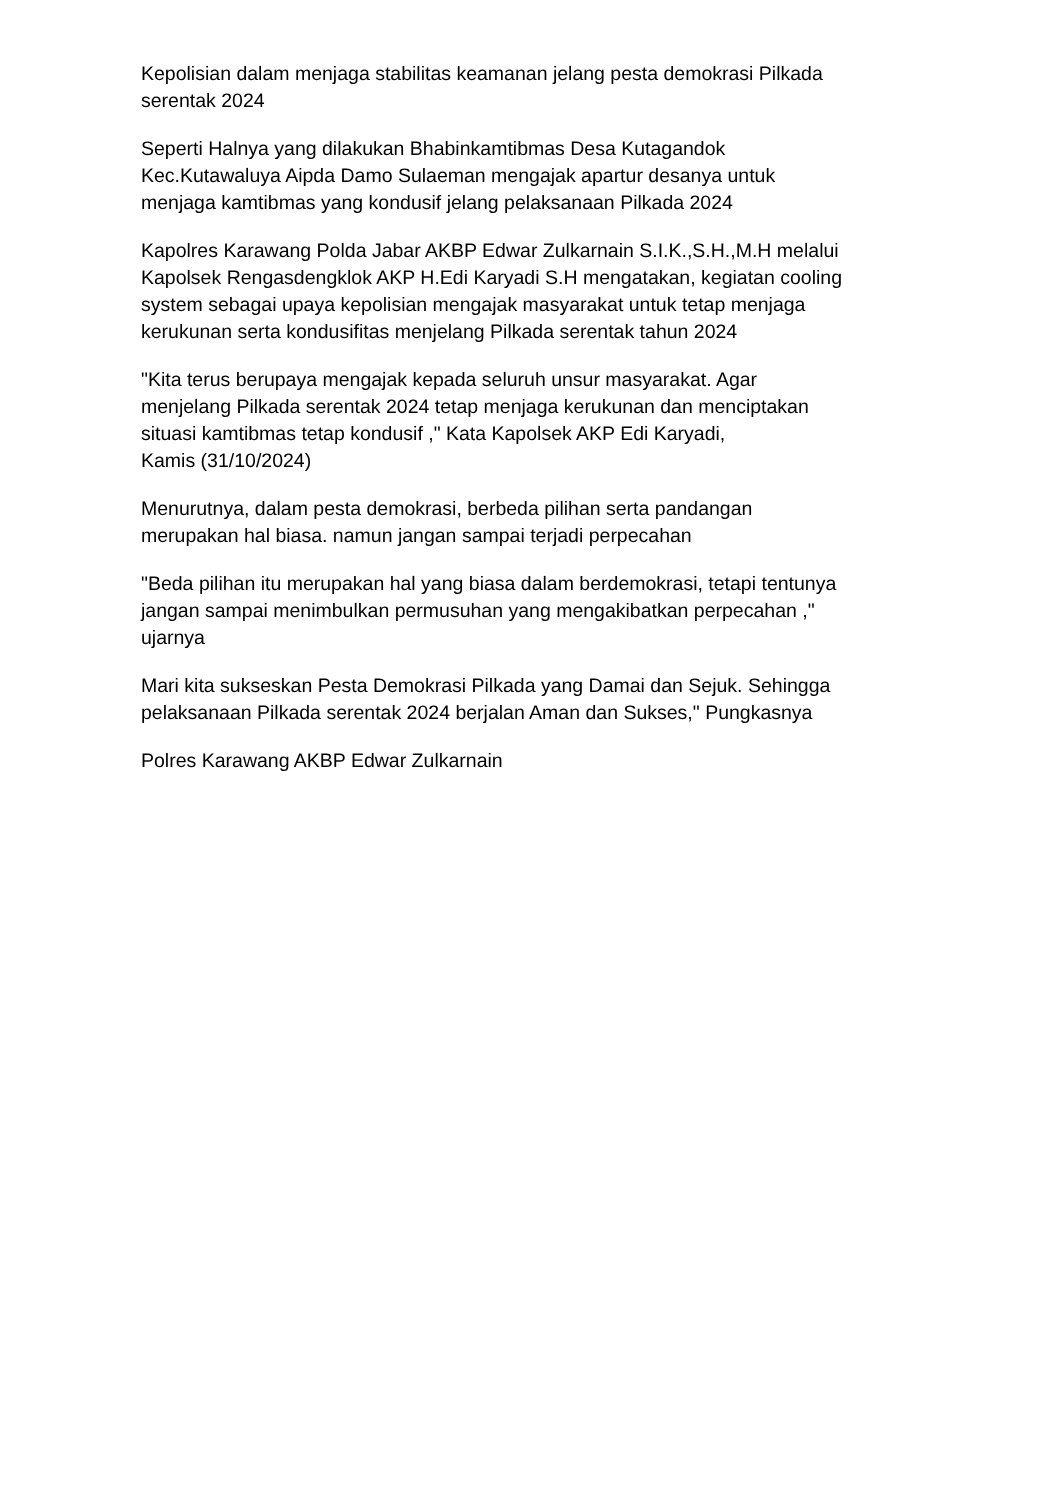Kepolisian dalam menjaga stabilitas keamanan jelang pesta demokrasi Pilkada
serentak 2024
Seperti Halnya yang dilakukan Bhabinkamtibmas Desa Kutagandok
Kec.Kutawaluya Aipda Damo Sulaeman mengajak apartur desanya untuk
menjaga kamtibmas yang kondusif jelang pelaksanaan Pilkada 2024
Kapolres Karawang Polda Jabar AKBP Edwar Zulkarnain S.I.K.,S.H.,M.H melalui
Kapolsek Rengasdengklok AKP H.Edi Karyadi S.H mengatakan, kegiatan cooling
system sebagai upaya kepolisian mengajak masyarakat untuk tetap menjaga
kerukunan serta kondusifitas menjelang Pilkada serentak tahun 2024
"Kita terus berupaya mengajak kepada seluruh unsur masyarakat. Agar
menjelang Pilkada serentak 2024 tetap menjaga kerukunan dan menciptakan
situasi kamtibmas tetap kondusif ," Kata Kapolsek AKP Edi Karyadi,
Kamis (31/10/2024)
Menurutnya, dalam pesta demokrasi, berbeda pilihan serta pandangan
merupakan hal biasa. namun jangan sampai terjadi perpecahan
"Beda pilihan itu merupakan hal yang biasa dalam berdemokrasi, tetapi tentunya
jangan sampai menimbulkan permusuhan yang mengakibatkan perpecahan ,"
ujarnya
Mari kita sukseskan Pesta Demokrasi Pilkada yang Damai dan Sejuk. Sehingga
pelaksanaan Pilkada serentak 2024 berjalan Aman dan Sukses," Pungkasnya
Polres Karawang AKBP Edwar Zulkarnain